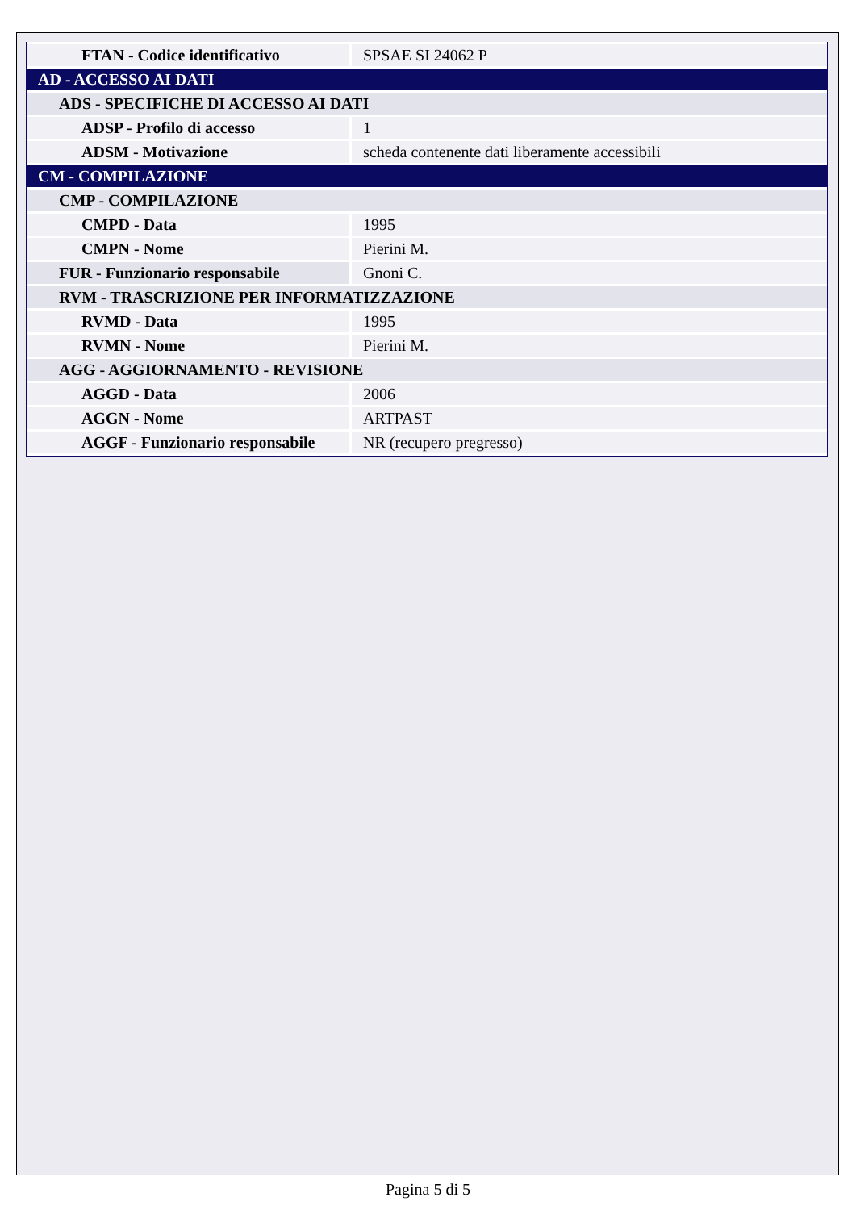| FTAN - Codice identificativo | SPSAE SI 24062 P |
| AD - ACCESSO AI DATI | |
| ADS - SPECIFICHE DI ACCESSO AI DATI | |
| ADSP - Profilo di accesso | 1 |
| ADSM - Motivazione | scheda contenente dati liberamente accessibili |
| CM - COMPILAZIONE | |
| CMP - COMPILAZIONE | |
| CMPD - Data | 1995 |
| CMPN - Nome | Pierini M. |
| FUR - Funzionario responsabile | Gnoni C. |
| RVM - TRASCRIZIONE PER INFORMATIZZAZIONE | |
| RVMD - Data | 1995 |
| RVMN - Nome | Pierini M. |
| AGG - AGGIORNAMENTO - REVISIONE | |
| AGGD - Data | 2006 |
| AGGN - Nome | ARTPAST |
| AGGF - Funzionario responsabile | NR (recupero pregresso) |
Pagina 5 di 5